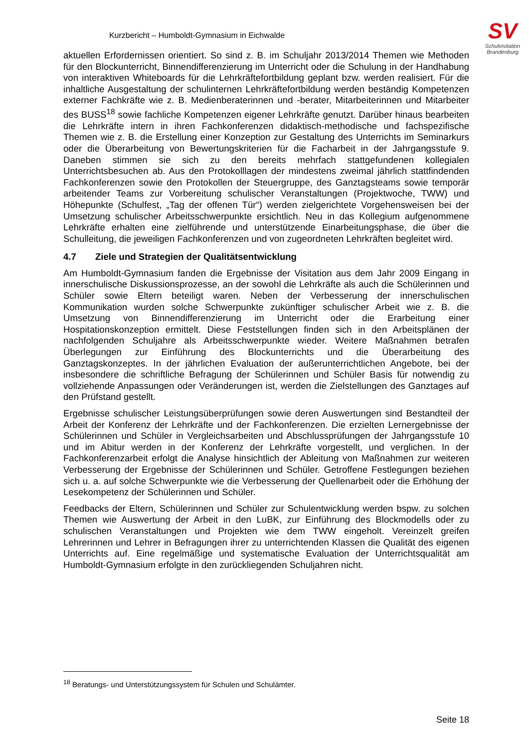Kurzbericht – Humboldt-Gymnasium in Eichwalde
SV
Schulvisitation
Brandenburg
aktuellen Erfordernissen orientiert. So sind z. B. im Schuljahr 2013/2014 Themen wie Methoden für den Blockunterricht, Binnendifferenzierung im Unterricht oder die Schulung in der Handhabung von interaktiven Whiteboards für die Lehrkräftefortbildung geplant bzw. werden realisiert. Für die inhaltliche Ausgestaltung der schulinternen Lehrkräftefortbildung werden beständig Kompetenzen externer Fachkräfte wie z. B. Medienberaterinnen und -berater, Mitarbeiterinnen und Mitarbeiter des BUSS<sup>18</sup> sowie fachliche Kompetenzen eigener Lehrkräfte genutzt. Darüber hinaus bearbeiten die Lehrkräfte intern in ihren Fachkonferenzen didaktisch-methodische und fachspezifische Themen wie z. B. die Erstellung einer Konzeption zur Gestaltung des Unterrichts im Seminarkurs oder die Überarbeitung von Bewertungskriterien für die Facharbeit in der Jahrgangsstufe 9. Daneben stimmen sie sich zu den bereits mehrfach stattgefundenen kollegialen Unterrichtsbesuchen ab. Aus den Protokolllagen der mindestens zweimal jährlich stattfindenden Fachkonferenzen sowie den Protokollen der Steuergruppe, des Ganztagsteams sowie temporär arbeitender Teams zur Vorbereitung schulischer Veranstaltungen (Projektwoche, TWW) und Höhepunkte (Schulfest, „Tag der offenen Tür“) werden zielgerichtete Vorgehensweisen bei der Umsetzung schulischer Arbeitsschwerpunkte ersichtlich. Neu in das Kollegium aufgenommene Lehrkräfte erhalten eine zielführende und unterstützende Einarbeitungsphase, die über die Schulleitung, die jeweiligen Fachkonferenzen und von zugeordneten Lehrkräften begleitet wird.
4.7 Ziele und Strategien der Qualitätsentwicklung
Am Humboldt-Gymnasium fanden die Ergebnisse der Visitation aus dem Jahr 2009 Eingang in innerschulische Diskussionsprozesse, an der sowohl die Lehrkräfte als auch die Schülerinnen und Schüler sowie Eltern beteiligt waren. Neben der Verbesserung der innerschulischen Kommunikation wurden solche Schwerpunkte zukünftiger schulischer Arbeit wie z. B. die Umsetzung von Binnendifferenzierung im Unterricht oder die Erarbeitung einer Hospitationskonzeption ermittelt. Diese Feststellungen finden sich in den Arbeitsplänen der nachfolgenden Schuljahre als Arbeitsschwerpunkte wieder. Weitere Maßnahmen betrafen Überlegungen zur Einführung des Blockunterrichts und die Überarbeitung des Ganztagskonzeptes. In der jährlichen Evaluation der außerunterrichtlichen Angebote, bei der insbesondere die schriftliche Befragung der Schülerinnen und Schüler Basis für notwendig zu vollziehende Anpassungen oder Veränderungen ist, werden die Zielstellungen des Ganztages auf den Prüfstand gestellt.
Ergebnisse schulischer Leistungsüberprüfungen sowie deren Auswertungen sind Bestandteil der Arbeit der Konferenz der Lehrkräfte und der Fachkonferenzen. Die erzielten Lernergebnisse der Schülerinnen und Schüler in Vergleichsarbeiten und Abschlussprüfungen der Jahrgangsstufe 10 und im Abitur werden in der Konferenz der Lehrkräfte vorgestellt, und verglichen. In der Fachkonferenzarbeit erfolgt die Analyse hinsichtlich der Ableitung von Maßnahmen zur weiteren Verbesserung der Ergebnisse der Schülerinnen und Schüler. Getroffene Festlegungen beziehen sich u. a. auf solche Schwerpunkte wie die Verbesserung der Quellenarbeit oder die Erhöhung der Lesekompetenz der Schülerinnen und Schüler.
Feedbacks der Eltern, Schülerinnen und Schüler zur Schulentwicklung werden bspw. zu solchen Themen wie Auswertung der Arbeit in den LuBK, zur Einführung des Blockmodells oder zu schulischen Veranstaltungen und Projekten wie dem TWW eingeholt. Vereinzelt greifen Lehrerinnen und Lehrer in Befragungen ihrer zu unterrichtenden Klassen die Qualität des eigenen Unterrichts auf. Eine regelmäßige und systematische Evaluation der Unterrichtsqualität am Humboldt-Gymnasium erfolgte in den zurückliegenden Schuljahren nicht.
<sup>18</sup> Beratungs- und Unterstützungssystem für Schulen und Schulämter.
Seite 18